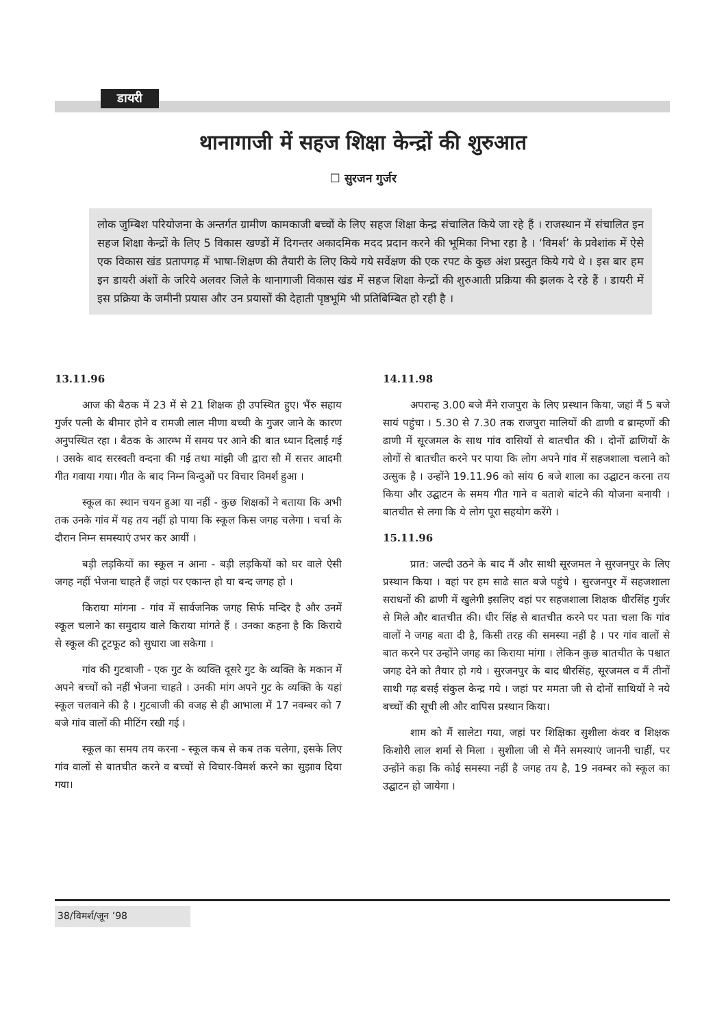डायरी
थानागाजी में सहज शिक्षा केन्द्रों की शुरुआत
☐ सुरजन गुर्जर
लोक जुम्बिश परियोजना के अन्तर्गत ग्रामीण कामकाजी बच्चों के लिए सहज शिक्षा केन्द्र संचालित किये जा रहे हैं । राजस्थान में संचालित इन सहज शिक्षा केन्द्रों के लिए 5 विकास खण्डों में दिगन्तर अकादमिक मदद प्रदान करने की भूमिका निभा रहा है । ‘विमर्श’ के प्रवेशांक में ऐसे एक विकास खंड प्रतापगढ़ में भाषा-शिक्षण की तैयारी के लिए किये गये सर्वेक्षण की एक रपट के कुछ अंश प्रस्तुत किये गये थे । इस बार हम इन डायरी अंशों के जरिये अलवर जिले के थानागाजी विकास खंड में सहज शिक्षा केन्द्रों की शुरुआती प्रक्रिया की झलक दे रहे हैं । डायरी में इस प्रक्रिया के जमीनी प्रयास और उन प्रयासों की देहाती पृष्ठभूमि भी प्रतिबिम्बित हो रही है ।
13.11.96
आज की बैठक में 23 में से 21 शिक्षक ही उपस्थित हुए। भैंरु सहाय गुर्जर पत्नी के बीमार होने व रामजी लाल मीणा बच्ची के गुजर जाने के कारण अनुपस्थित रहा । बैठक के आरम्भ में समय पर आने की बात ध्यान दिलाई गई । उसके बाद सरस्वती वन्दना की गई तथा मांझी जी द्वारा सौ में सत्तर आदमी गीत गवाया गया। गीत के बाद निम्न बिन्दुओं पर विचार विमर्श हुआ ।
स्कूल का स्थान चयन हुआ या नहीं - कुछ शिक्षकों ने बताया कि अभी तक उनके गांव में यह तय नहीं हो पाया कि स्कूल किस जगह चलेगा । चर्चा के दौरान निम्न समस्याएं उभर कर आयीं ।
बड़ी लड़कियों का स्कूल न आना - बड़ी लड़कियों को घर वाले ऐसी जगह नहीं भेजना चाहते हैं जहां पर एकान्त हो या बन्द जगह हो ।
किराया मांगना - गांव में सार्वजनिक जगह सिर्फ मन्दिर है और उनमें स्कूल चलाने का समुदाय वाले किराया मांगते हैं । उनका कहना है कि किराये से स्कूल की टूटफूट को सुधारा जा सकेगा ।
गांव की गुटबाजी - एक गुट के व्यक्ति दूसरे गुट के व्यक्ति के मकान में अपने बच्चों को नहीं भेजना चाहते । उनकी मांग अपने गुट के व्यक्ति के यहां स्कूल चलवाने की है । गुटबाजी की वजह से ही आभाला में 17 नवम्बर को 7 बजे गांव वालों की मीटिंग रखी गई ।
स्कूल का समय तय करना - स्कूल कब से कब तक चलेगा, इसके लिए गांव वालों से बातचीत करने व बच्चों से विचार-विमर्श करने का सुझाव दिया गया।
14.11.98
अपरान्ह 3.00 बजे मैंने राजपुरा के लिए प्रस्थान किया, जहां मैं 5 बजे सायं पहुंचा । 5.30 से 7.30 तक राजपुरा मालियों की ढाणी व ब्राम्हणों की ढाणी में सूरजमल के साथ गांव वासियों से बातचीत की । दोनों ढाणियों के लोगों से बातचीत करने पर पाया कि लोग अपने गांव में सहजशाला चलाने को उत्सुक है । उन्होंने 19.11.96 को सांय 6 बजे शाला का उद्घाटन करना तय किया और उद्घाटन के समय गीत गाने व बताशे बांटने की योजना बनायी । बातचीत से लगा कि ये लोग पूरा सहयोग करेंगे ।
15.11.96
प्रात: जल्दी उठने के बाद मैं और साथी सूरजमल ने सुरजनपुर के लिए प्रस्थान किया । वहां पर हम साढे सात बजे पहुंचे । सुरजनपुर में सहजशाला सराधनों की ढाणी में खुलेगी इसलिए वहां पर सहजशाला शिक्षक धीरसिंह गुर्जर से मिले और बातचीत की। धीर सिंह से बातचीत करने पर पता चला कि गांव वालों ने जगह बता दी है, किसी तरह की समस्या नहीं है । पर गांव वालों से बात करने पर उन्होंने जगह का किराया मांगा । लेकिन कुछ बातचीत के पश्चात जगह देने को तैयार हो गये । सुरजनपुर के बाद धीरसिंह, सूरजमल व मैं तीनों साथी गढ़ बसई संकुल केन्द्र गये । जहां पर ममता जी से दोनों साथियों ने नये बच्चों की सूची ली और वापिस प्रस्थान किया।
शाम को मैं सालेटा गया, जहां पर शिक्षिका सुशीला कंवर व शिक्षक किशोरी लाल शर्मा से मिला । सुशीला जी से मैंने समस्याएं जाननी चाहीं, पर उन्होंने कहा कि कोई समस्या नहीं है जगह तय है, 19 नवम्बर को स्कूल का उद्घाटन हो जायेगा ।
38/विमर्श/जून ’98